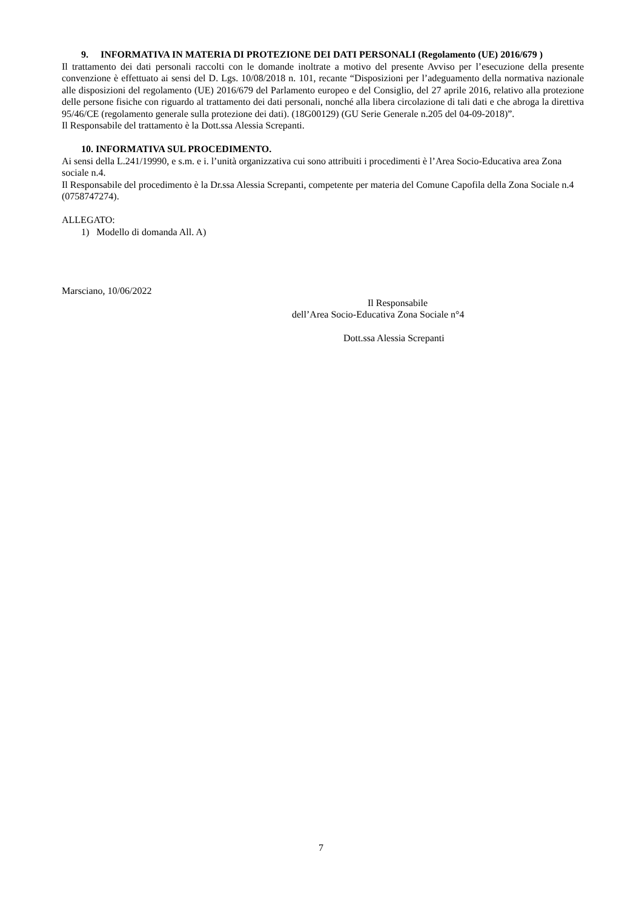9. INFORMATIVA IN MATERIA DI PROTEZIONE DEI DATI PERSONALI (Regolamento (UE) 2016/679 )
Il trattamento dei dati personali raccolti con le domande inoltrate a motivo del presente Avviso per l’esecuzione della presente convenzione è effettuato ai sensi del D. Lgs. 10/08/2018 n. 101, recante “Disposizioni per l’adeguamento della normativa nazionale alle disposizioni del regolamento (UE) 2016/679 del Parlamento europeo e del Consiglio, del 27 aprile 2016, relativo alla protezione delle persone fisiche con riguardo al trattamento dei dati personali, nonché alla libera circolazione di tali dati e che abroga la direttiva 95/46/CE (regolamento generale sulla protezione dei dati). (18G00129) (GU Serie Generale n.205 del 04-09-2018)”.
Il Responsabile del trattamento è la Dott.ssa Alessia Screpanti.
10. INFORMATIVA SUL PROCEDIMENTO.
Ai sensi della L.241/19990, e s.m. e i. l’unità organizzativa cui sono attribuiti i procedimenti è l’Area Socio-Educativa area Zona sociale n.4.
Il Responsabile del procedimento è la Dr.ssa Alessia Screpanti, competente per materia del Comune Capofila della Zona Sociale n.4 (0758747274).
ALLEGATO:
1) Modello di domanda All. A)
Marsciano, 10/06/2022
Il Responsabile
dell’Area Socio-Educativa Zona Sociale n°4
Dott.ssa Alessia Screpanti
7